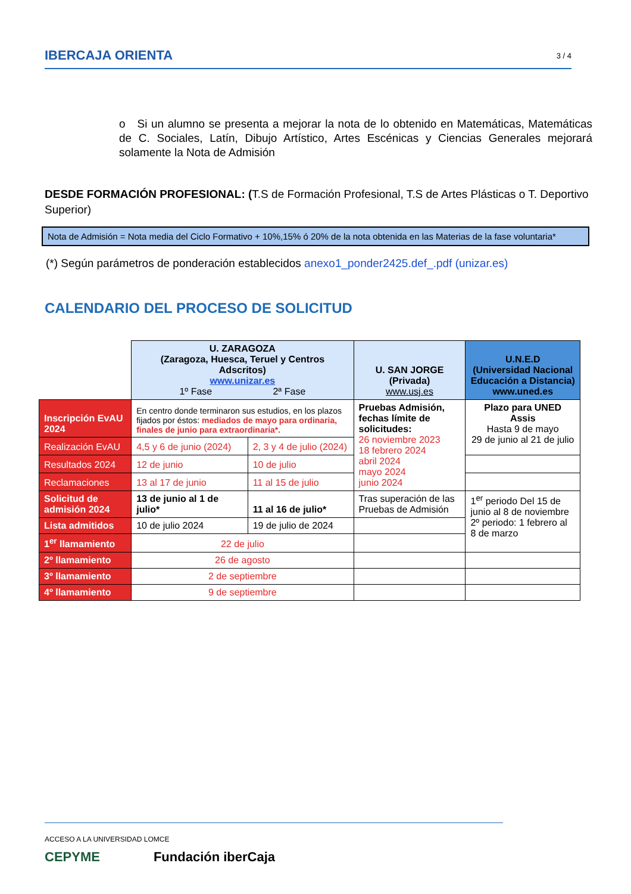IBERCAJA ORIENTA 3 / 4
o Si un alumno se presenta a mejorar la nota de lo obtenido en Matemáticas, Matemáticas de C. Sociales, Latín, Dibujo Artístico, Artes Escénicas y Ciencias Generales mejorará solamente la Nota de Admisión
DESDE FORMACIÓN PROFESIONAL: (T.S de Formación Profesional, T.S de Artes Plásticas o T. Deportivo Superior)
Nota de Admisión = Nota media del Ciclo Formativo + 10%,15% ó 20% de la nota obtenida en las Materias de la fase voluntaria*
(*) Según parámetros de ponderación establecidos anexo1_ponder2425.def_.pdf (unizar.es)
CALENDARIO DEL PROCESO DE SOLICITUD
| | U. ZARAGOZA (Zaragoza, Huesca, Teruel y Centros Adscritos) www.unizar.es 1º Fase 2ª Fase | | U. SAN JORGE (Privada) www.usj.es | U.N.E.D (Universidad Nacional Educación a Distancia) www.uned.es |
| Inscripción EvAU 2024 | En centro donde terminaron sus estudios, en los plazos fijados por éstos: mediados de mayo para ordinaria, finales de junio para extraordinaria*. | | Pruebas Admisión, fechas límite de solicitudes: 26 noviembre 2023 18 febrero 2024 abril 2024 mayo 2024 junio 2024 | Plazo para UNED Assis Hasta 9 de mayo 29 de junio al 21 de julio |
| Realización EvAU | 4,5 y 6 de junio (2024) | 2, 3 y 4 de julio (2024) | | |
| Resultados 2024 | 12 de junio | 10 de julio | | |
| Reclamaciones | 13 al 17 de junio | 11 al 15 de julio | | |
| Solicitud de admisión 2024 | 13 de junio al 1 de julio* | 11 al 16 de julio* | Tras superación de las Pruebas de Admisión | 1<sup>er</sup> periodo Del 15 de junio al 8 de noviembre 2º periodo: 1 febrero al 8 de marzo |
| Lista admitidos | 10 de julio 2024 | 19 de julio de 2024 | | |
| 1<sup>er</sup> llamamiento | 22 de julio | | | |
| 2º llamamiento | 26 de agosto | | | |
| 3º llamamiento | 2 de septiembre | | | |
| 4º llamamiento | 9 de septiembre | | | |
ACCESO A LA UNIVERSIDAD LOMCE
CEPYME Fundación iberCaja